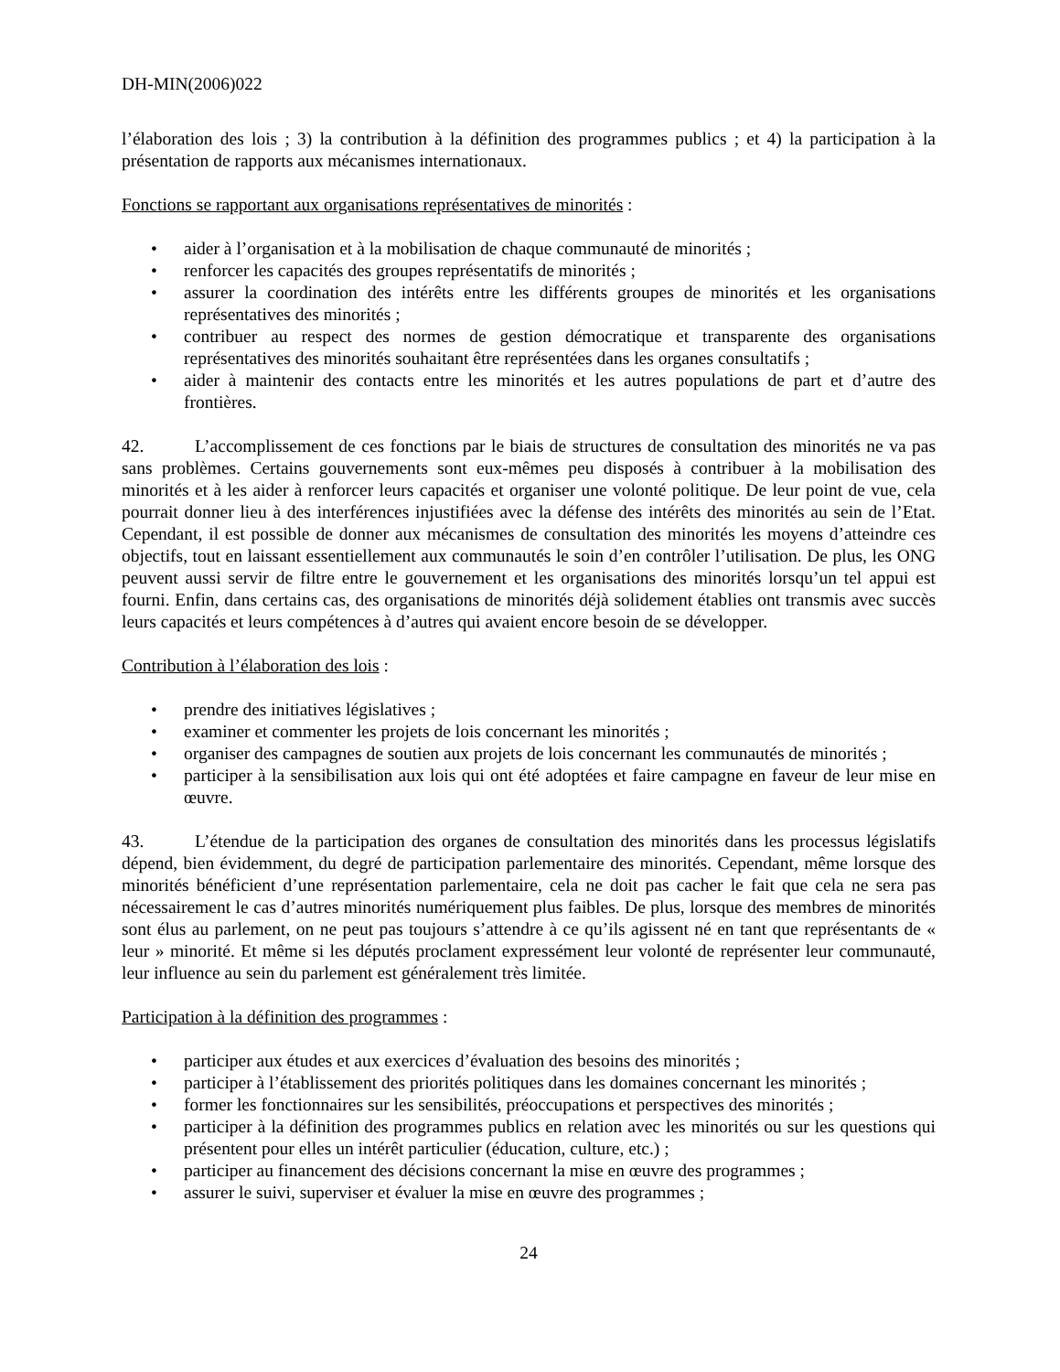DH-MIN(2006)022
l’élaboration des lois ; 3) la contribution à la définition des programmes publics ; et 4) la participation à la présentation de rapports aux mécanismes internationaux.
Fonctions se rapportant aux organisations représentatives de minorités :
• aider à l’organisation et à la mobilisation de chaque communauté de minorités ;
• renforcer les capacités des groupes représentatifs de minorités ;
• assurer la coordination des intérêts entre les différents groupes de minorités et les organisations représentatives des minorités ;
• contribuer au respect des normes de gestion démocratique et transparente des organisations représentatives des minorités souhaitant être représentées dans les organes consultatifs ;
• aider à maintenir des contacts entre les minorités et les autres populations de part et d’autre des frontières.
42. L’accomplissement de ces fonctions par le biais de structures de consultation des minorités ne va pas sans problèmes. Certains gouvernements sont eux-mêmes peu disposés à contribuer à la mobilisation des minorités et à les aider à renforcer leurs capacités et organiser une volonté politique. De leur point de vue, cela pourrait donner lieu à des interférences injustifiées avec la défense des intérêts des minorités au sein de l’Etat. Cependant, il est possible de donner aux mécanismes de consultation des minorités les moyens d’atteindre ces objectifs, tout en laissant essentiellement aux communautés le soin d’en contrôler l’utilisation. De plus, les ONG peuvent aussi servir de filtre entre le gouvernement et les organisations des minorités lorsqu’un tel appui est fourni. Enfin, dans certains cas, des organisations de minorités déjà solidement établies ont transmis avec succès leurs capacités et leurs compétences à d’autres qui avaient encore besoin de se développer.
Contribution à l’élaboration des lois :
• prendre des initiatives législatives ;
• examiner et commenter les projets de lois concernant les minorités ;
• organiser des campagnes de soutien aux projets de lois concernant les communautés de minorités ;
• participer à la sensibilisation aux lois qui ont été adoptées et faire campagne en faveur de leur mise en œuvre.
43. L’étendue de la participation des organes de consultation des minorités dans les processus législatifs dépend, bien évidemment, du degré de participation parlementaire des minorités. Cependant, même lorsque des minorités bénéficient d’une représentation parlementaire, cela ne doit pas cacher le fait que cela ne sera pas nécessairement le cas d’autres minorités numériquement plus faibles. De plus, lorsque des membres de minorités sont élus au parlement, on ne peut pas toujours s’attendre à ce qu’ils agissent né en tant que représentants de « leur » minorité. Et même si les députés proclament expressément leur volonté de représenter leur communauté, leur influence au sein du parlement est généralement très limitée.
Participation à la définition des programmes :
• participer aux études et aux exercices d’évaluation des besoins des minorités ;
• participer à l’établissement des priorités politiques dans les domaines concernant les minorités ;
• former les fonctionnaires sur les sensibilités, préoccupations et perspectives des minorités ;
• participer à la définition des programmes publics en relation avec les minorités ou sur les questions qui présentent pour elles un intérêt particulier (éducation, culture, etc.) ;
• participer au financement des décisions concernant la mise en œuvre des programmes ;
• assurer le suivi, superviser et évaluer la mise en œuvre des programmes ;
24